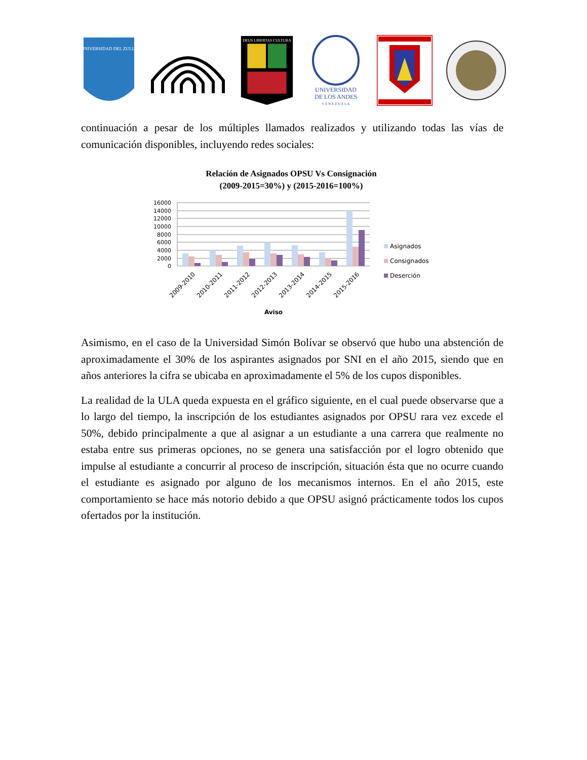UNIVERSIDAD DEL ZULIA
DEUS LIBERTAS CULTURA
UNIVERSIDAD
DE LOS ANDES
V E N E Z U E L A
continuación a pesar de los múltiples llamados realizados y utilizando todas las vías de comunicación disponibles, incluyendo redes sociales:
Relación de Asignados OPSU Vs Consignación
(2009-2015=30%) y (2015-2016=100%)
16000
14000
12000
10000
8000
6000
4000
2000
0
2009-2010
2010-2011
2011-2012
2012-2013
2013-2014
2014-2015
2015-2016
Aviso
Asignados
Consignados
Deserción
Asimismo, en el caso de la Universidad Simón Bolívar se observó que hubo una abstención de aproximadamente el 30% de los aspirantes asignados por SNI en el año 2015, siendo que en años anteriores la cifra se ubicaba en aproximadamente el 5% de los cupos disponibles.
La realidad de la ULA queda expuesta en el gráfico siguiente, en el cual puede observarse que a lo largo del tiempo, la inscripción de los estudiantes asignados por OPSU rara vez excede el 50%, debido principalmente a que al asignar a un estudiante a una carrera que realmente no estaba entre sus primeras opciones, no se genera una satisfacción por el logro obtenido que impulse al estudiante a concurrir al proceso de inscripción, situación ésta que no ocurre cuando el estudiante es asignado por alguno de los mecanismos internos. En el año 2015, este comportamiento se hace más notorio debido a que OPSU asignó prácticamente todos los cupos ofertados por la institución.